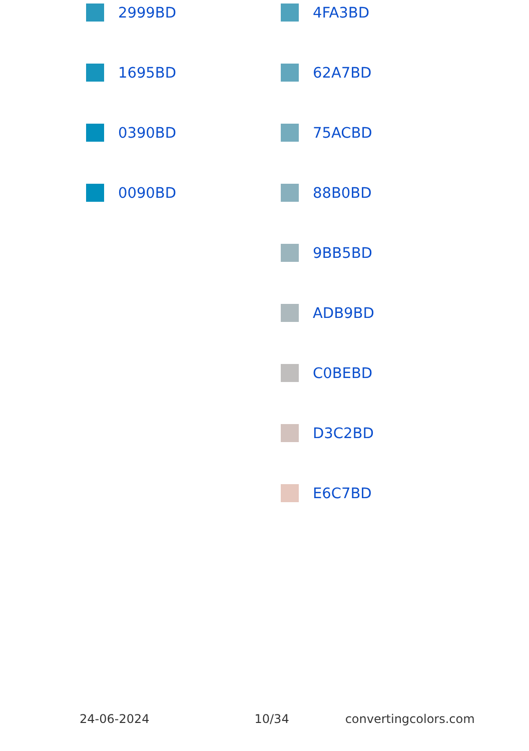2999BD
1695BD
0390BD
0090BD
4FA3BD
62A7BD
75ACBD
88B0BD
9BB5BD
ADB9BD
C0BEBD
D3C2BD
E6C7BD
24-06-2024 10/34 convertingcolors.com